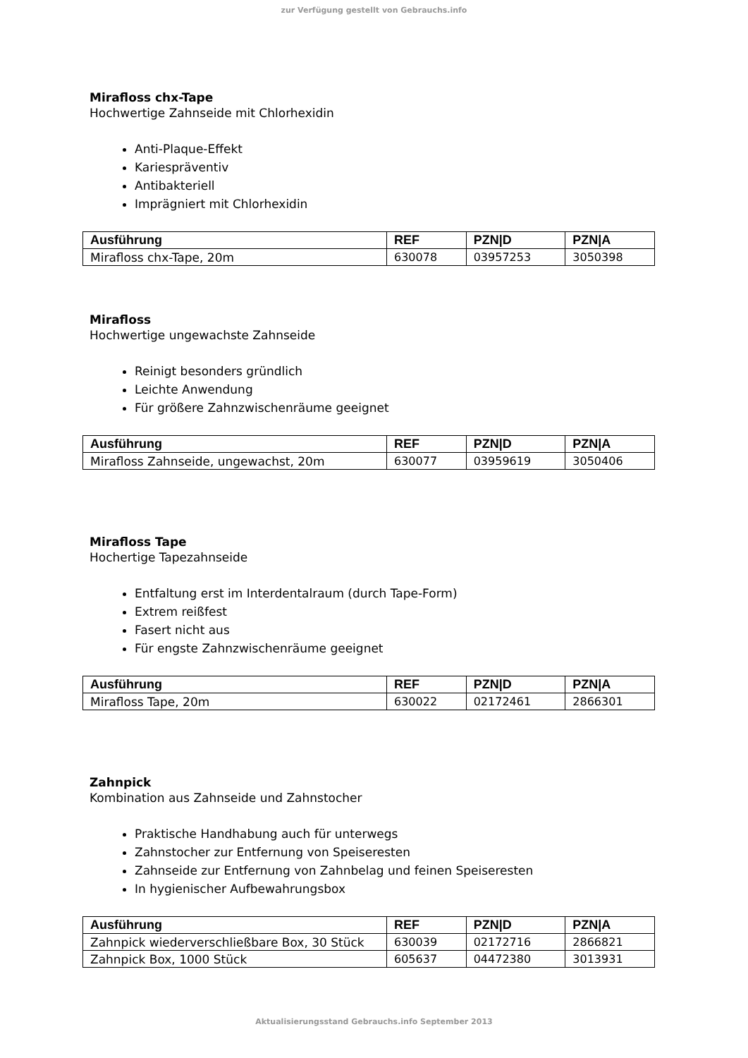zur Verfügung gestellt von Gebrauchs.info
Mirafloss chx-Tape
Hochwertige Zahnseide mit Chlorhexidin
Anti-Plaque-Effekt
Kariespräventiv
Antibakteriell
Imprägniert mit Chlorhexidin
| Ausführung | REF | PZN/D | PZN/A |
| --- | --- | --- | --- |
| Mirafloss chx-Tape, 20m | 630078 | 03957253 | 3050398 |
Mirafloss
Hochwertige ungewachste Zahnseide
Reinigt besonders gründlich
Leichte Anwendung
Für größere Zahnzwischenräume geeignet
| Ausführung | REF | PZN/D | PZN/A |
| --- | --- | --- | --- |
| Mirafloss Zahnseide, ungewachst, 20m | 630077 | 03959619 | 3050406 |
Mirafloss Tape
Hochertige Tapezahnseide
Entfaltung erst im Interdentalraum (durch Tape-Form)
Extrem reißfest
Fasert nicht aus
Für engste Zahnzwischenräume geeignet
| Ausführung | REF | PZN/D | PZN/A |
| --- | --- | --- | --- |
| Mirafloss Tape, 20m | 630022 | 02172461 | 2866301 |
Zahnpick
Kombination aus Zahnseide und Zahnstocher
Praktische Handhabung auch für unterwegs
Zahnstocher zur Entfernung von Speiseresten
Zahnseide zur Entfernung von Zahnbelag und feinen Speiseresten
In hygienischer Aufbewahrungsbox
| Ausführung | REF | PZN/D | PZN/A |
| --- | --- | --- | --- |
| Zahnpick wiederverschließbare Box, 30 Stück | 630039 | 02172716 | 2866821 |
| Zahnpick Box, 1000 Stück | 605637 | 04472380 | 3013931 |
Aktualisierungsstand Gebrauchs.info September 2013